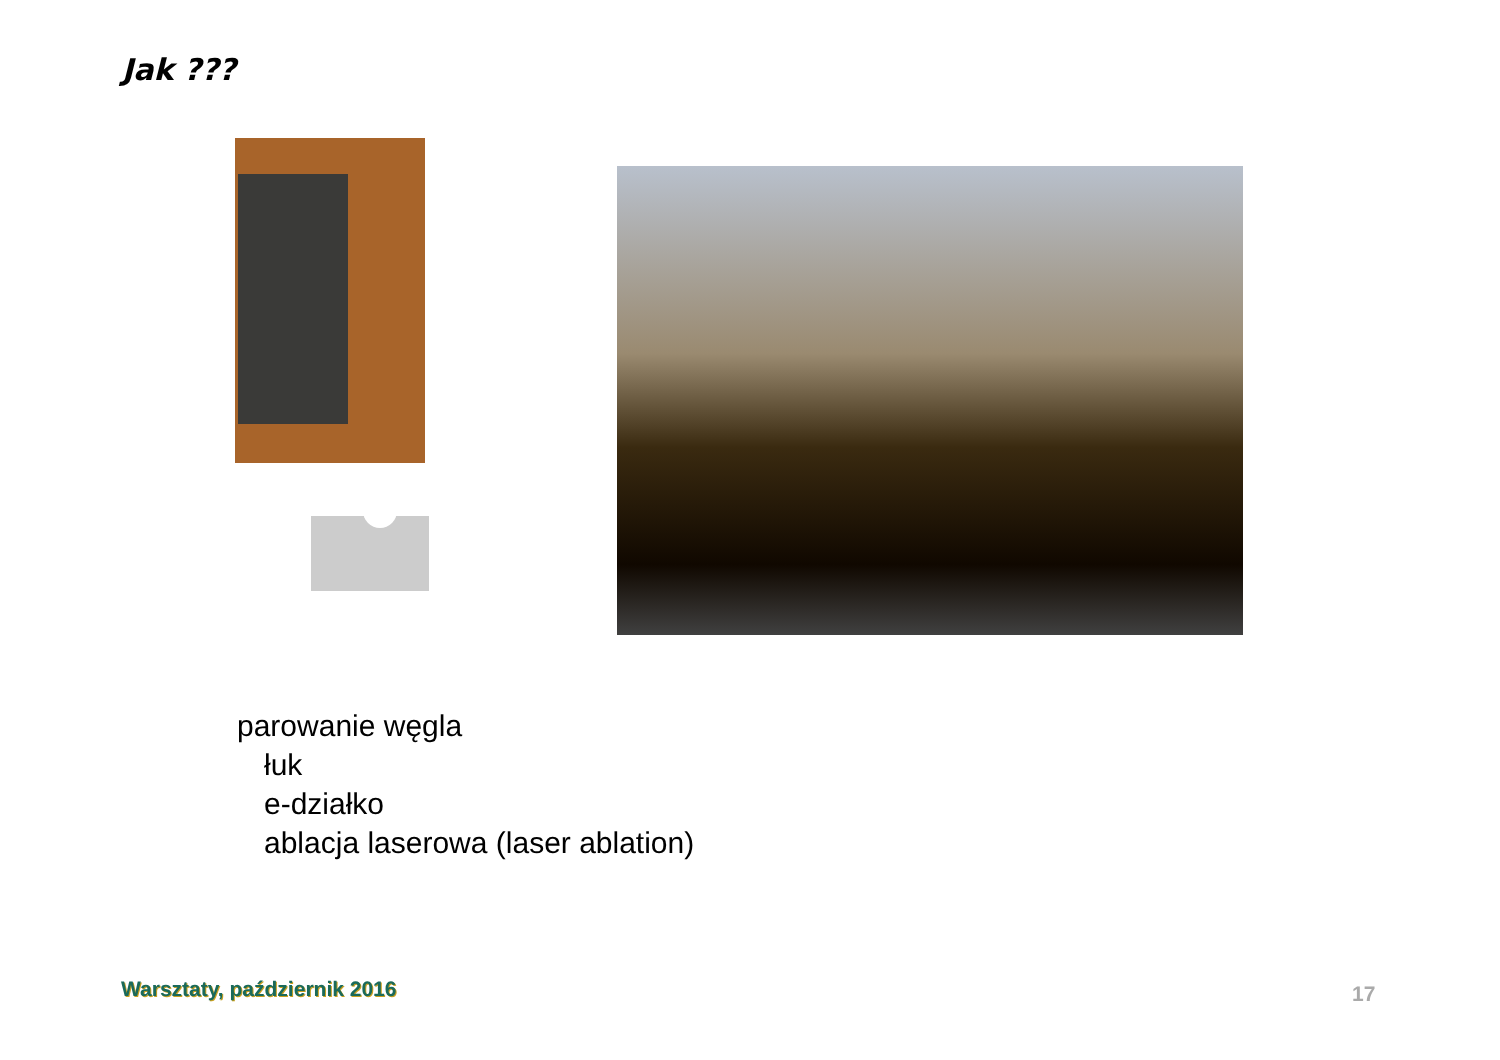Jak ???
parowanie węgla
łuk
e-działko
ablacja laserowa (laser ablation)
Warsztaty, październik 2016 17